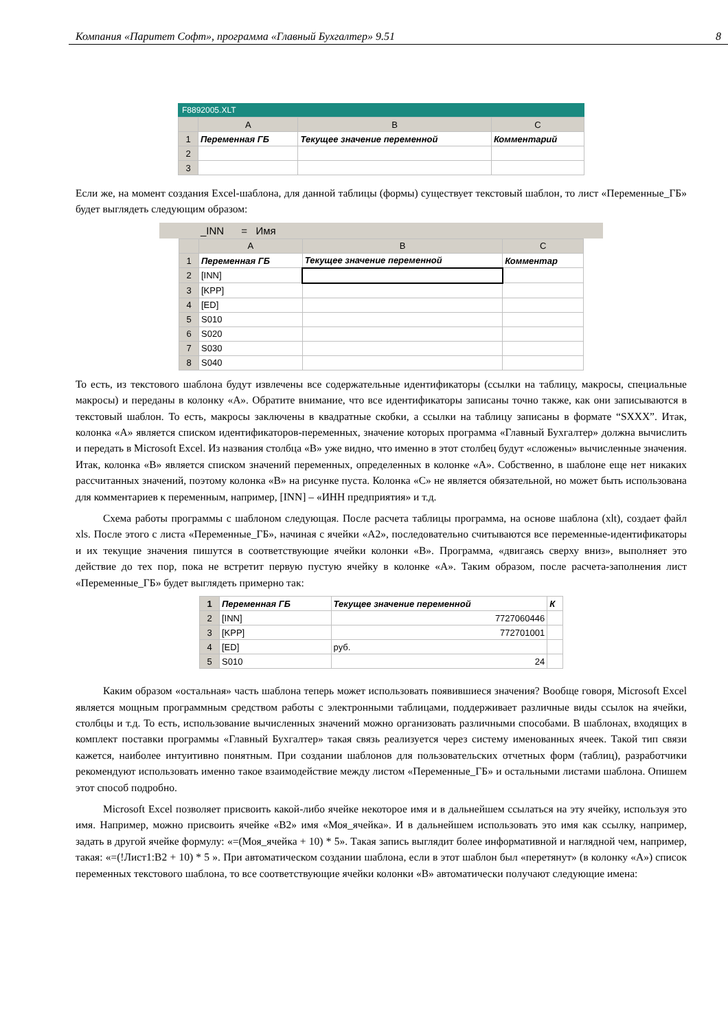Компания «Паритет Софт», программа «Главный Бухгалтер» 9.51 8
F8892005.XLT
| | A | B | C |
| --- | --- | --- | --- |
| 1 | Переменная ГБ | Текущее значение переменной | Комментарий |
| 2 | | | |
| 3 | | | |
Если же, на момент создания Excel-шаблона, для данной таблицы (формы) существует текстовый шаблон, то лист «Переменные_ГБ» будет выглядеть следующим образом:
_INN = Имя
| | A | B | C |
| --- | --- | --- | --- |
| 1 | Переменная ГБ | Текущее значение переменной | Комментар |
| 2 | [INN] | | |
| 3 | [KPP] | | |
| 4 | [ED] | | |
| 5 | S010 | | |
| 6 | S020 | | |
| 7 | S030 | | |
| 8 | S040 | | |
То есть, из текстового шаблона будут извлечены все содержательные идентификаторы (ссылки на таблицу, макросы, специальные макросы) и переданы в колонку «А». Обратите внимание, что все идентификаторы записаны точно также, как они записываются в текстовый шаблон. То есть, макросы заключены в квадратные скобки, а ссылки на таблицу записаны в формате “SXXX”. Итак, колонка «А» является списком идентификаторов-переменных, значение которых программа «Главный Бухгалтер» должна вычислить и передать в Microsoft Excel. Из названия столбца «В» уже видно, что именно в этот столбец будут «сложены» вычисленные значения. Итак, колонка «В» является списком значений переменных, определенных в колонке «А». Собственно, в шаблоне еще нет никаких рассчитанных значений, поэтому колонка «В» на рисунке пуста. Колонка «С» не является обязательной, но может быть использована для комментариев к переменным, например, [INN] – «ИНН предприятия» и т.д.
Схема работы программы с шаблоном следующая. После расчета таблицы программа, на основе шаблона (xlt), создает файл xls. После этого с листа «Переменные_ГБ», начиная с ячейки «А2», последовательно считываются все переменные-идентификаторы и их текущие значения пишутся в соответствующие ячейки колонки «В». Программа, «двигаясь сверху вниз», выполняет это действие до тех пор, пока не встретит первую пустую ячейку в колонке «А». Таким образом, после расчета-заполнения лист «Переменные_ГБ» будет выглядеть примерно так:
| 1 | Переменная ГБ | Текущее значение переменной | К |
| 2 | [INN] | 7727060446 | |
| 3 | [KPP] | 772701001 | |
| 4 | [ED] | руб. | |
| 5 | S010 | 24 | |
Каким образом «остальная» часть шаблона теперь может использовать появившиеся значения? Вообще говоря, Microsoft Excel является мощным программным средством работы с электронными таблицами, поддерживает различные виды ссылок на ячейки, столбцы и т.д. То есть, использование вычисленных значений можно организовать различными способами. В шаблонах, входящих в комплект поставки программы «Главный Бухгалтер» такая связь реализуется через систему именованных ячеек. Такой тип связи кажется, наиболее интуитивно понятным. При создании шаблонов для пользовательских отчетных форм (таблиц), разработчики рекомендуют использовать именно такое взаимодействие между листом «Переменные_ГБ» и остальными листами шаблона. Опишем этот способ подробно.
Microsoft Excel позволяет присвоить какой-либо ячейке некоторое имя и в дальнейшем ссылаться на эту ячейку, используя это имя. Например, можно присвоить ячейке «В2» имя «Моя_ячейка». И в дальнейшем использовать это имя как ссылку, например, задать в другой ячейке формулу: «=(Моя_ячейка + 10) * 5». Такая запись выглядит более информативной и наглядной чем, например, такая: «=(!Лист1:B2 + 10) * 5 ». При автоматическом создании шаблона, если в этот шаблон был «перетянут» (в колонку «А») список переменных текстового шаблона, то все соответствующие ячейки колонки «В» автоматически получают следующие имена: